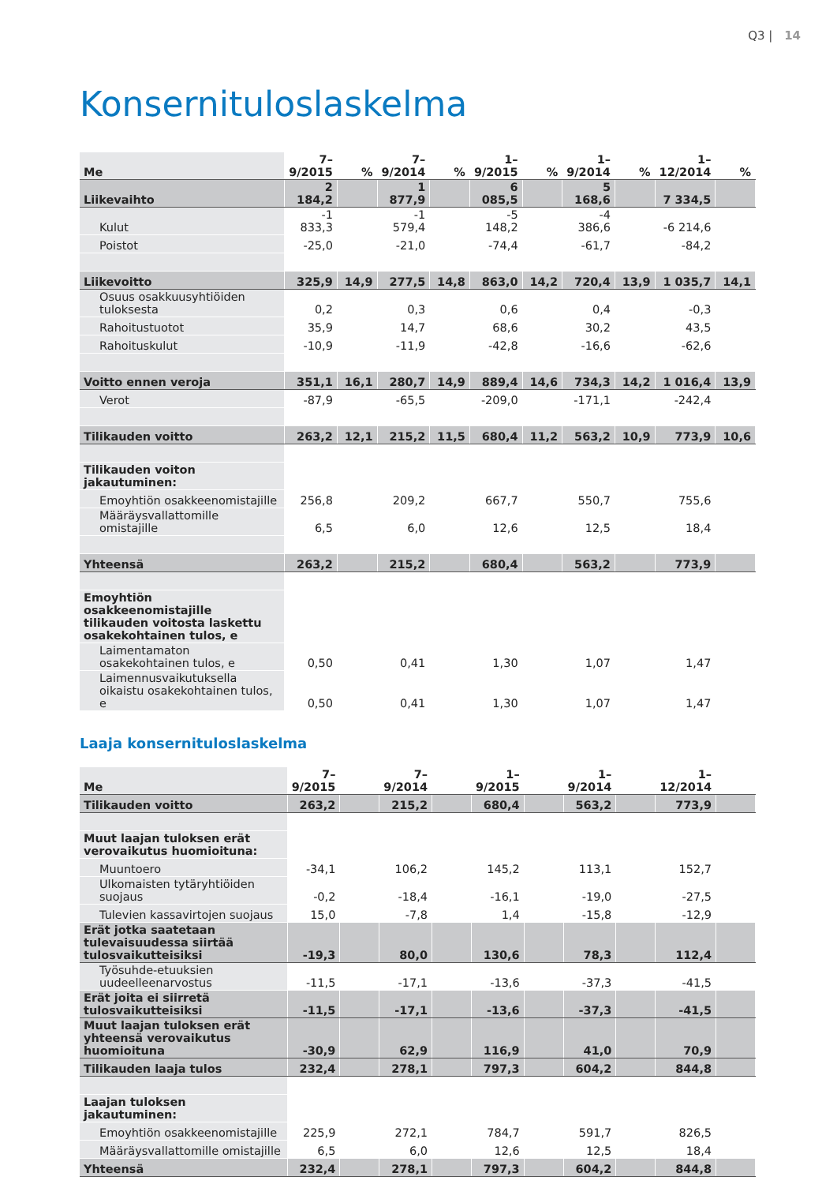Q3 | 14
Konsernituloslaskelma
| Me | 7–9/2015 | % | 7–9/2014 | % | 1–9/2015 | % | 1–9/2014 | % | 1–12/2014 | % |
| --- | --- | --- | --- | --- | --- | --- | --- | --- | --- | --- |
| Liikevaihto | 2 184,2 | | 1 877,9 | | 6 085,5 | | 5 168,6 | | 7 334,5 | |
| Kulut | -1 833,3 | | -1 579,4 | | -5 148,2 | | -4 386,6 | | -6 214,6 | |
| Poistot | -25,0 | | -21,0 | | -74,4 | | -61,7 | | -84,2 | |
| Liikevoitto | 325,9 | 14,9 | 277,5 | 14,8 | 863,0 | 14,2 | 720,4 | 13,9 | 1 035,7 | 14,1 |
| Osuus osakkuusyhtiöiden tuloksesta | 0,2 | | 0,3 | | 0,6 | | 0,4 | | -0,3 | |
| Rahoitustuotot | 35,9 | | 14,7 | | 68,6 | | 30,2 | | 43,5 | |
| Rahoituskulut | -10,9 | | -11,9 | | -42,8 | | -16,6 | | -62,6 | |
| Voitto ennen veroja | 351,1 | 16,1 | 280,7 | 14,9 | 889,4 | 14,6 | 734,3 | 14,2 | 1 016,4 | 13,9 |
| Verot | -87,9 | | -65,5 | | -209,0 | | -171,1 | | -242,4 | |
| Tilikauden voitto | 263,2 | 12,1 | 215,2 | 11,5 | 680,4 | 11,2 | 563,2 | 10,9 | 773,9 | 10,6 |
| Tilikauden voiton jakautuminen: | | | | | | | | | | |
| Emoyhtiön osakkeenomistajille | 256,8 | | 209,2 | | 667,7 | | 550,7 | | 755,6 | |
| Määräysvallattomille omistajille | 6,5 | | 6,0 | | 12,6 | | 12,5 | | 18,4 | |
| Yhteensä | 263,2 | | 215,2 | | 680,4 | | 563,2 | | 773,9 | |
| Emoyhtiön osakkeenomistajille tilikauden voitosta laskettu osakekohtainen tulos, e | | | | | | | | | | |
| Laimentamaton osakekohtainen tulos, e | 0,50 | | 0,41 | | 1,30 | | 1,07 | | 1,47 | |
| Laimennusvaikutuksella oikaistu osakekohtainen tulos, e | 0,50 | | 0,41 | | 1,30 | | 1,07 | | 1,47 | |
Laaja konsernituloslaskelma
| Me | 7–9/2015 | | 7–9/2014 | | 1–9/2015 | | 1–9/2014 | | 1–12/2014 | |
| --- | --- | --- | --- | --- | --- | --- | --- | --- | --- | --- |
| Tilikauden voitto | 263,2 | | 215,2 | | 680,4 | | 563,2 | | 773,9 | |
| Muut laajan tuloksen erät verovaikutus huomioituna: | | | | | | | | | | |
| Muuntoero | -34,1 | | 106,2 | | 145,2 | | 113,1 | | 152,7 | |
| Ulkomaisten tytäryhtiöiden suojaus | -0,2 | | -18,4 | | -16,1 | | -19,0 | | -27,5 | |
| Tulevien kassavirtojen suojaus | 15,0 | | -7,8 | | 1,4 | | -15,8 | | -12,9 | |
| Erät jotka saatetaan tulevaisuudessa siirtää tulosvaikutteisiksi | -19,3 | | 80,0 | | 130,6 | | 78,3 | | 112,4 | |
| Työsuhde-etuuksien uudeelleenarvostus | -11,5 | | -17,1 | | -13,6 | | -37,3 | | -41,5 | |
| Erät joita ei siirretä tulosvaikutteisiksi | -11,5 | | -17,1 | | -13,6 | | -37,3 | | -41,5 | |
| Muut laajan tuloksen erät yhteensä verovaikutus huomioituna | -30,9 | | 62,9 | | 116,9 | | 41,0 | | 70,9 | |
| Tilikauden laaja tulos | 232,4 | | 278,1 | | 797,3 | | 604,2 | | 844,8 | |
| Laajan tuloksen jakautuminen: | | | | | | | | | | |
| Emoyhtiön osakkeenomistajille | 225,9 | | 272,1 | | 784,7 | | 591,7 | | 826,5 | |
| Määräysvallattomille omistajille | 6,5 | | 6,0 | | 12,6 | | 12,5 | | 18,4 | |
| Yhteensä | 232,4 | | 278,1 | | 797,3 | | 604,2 | | 844,8 | |